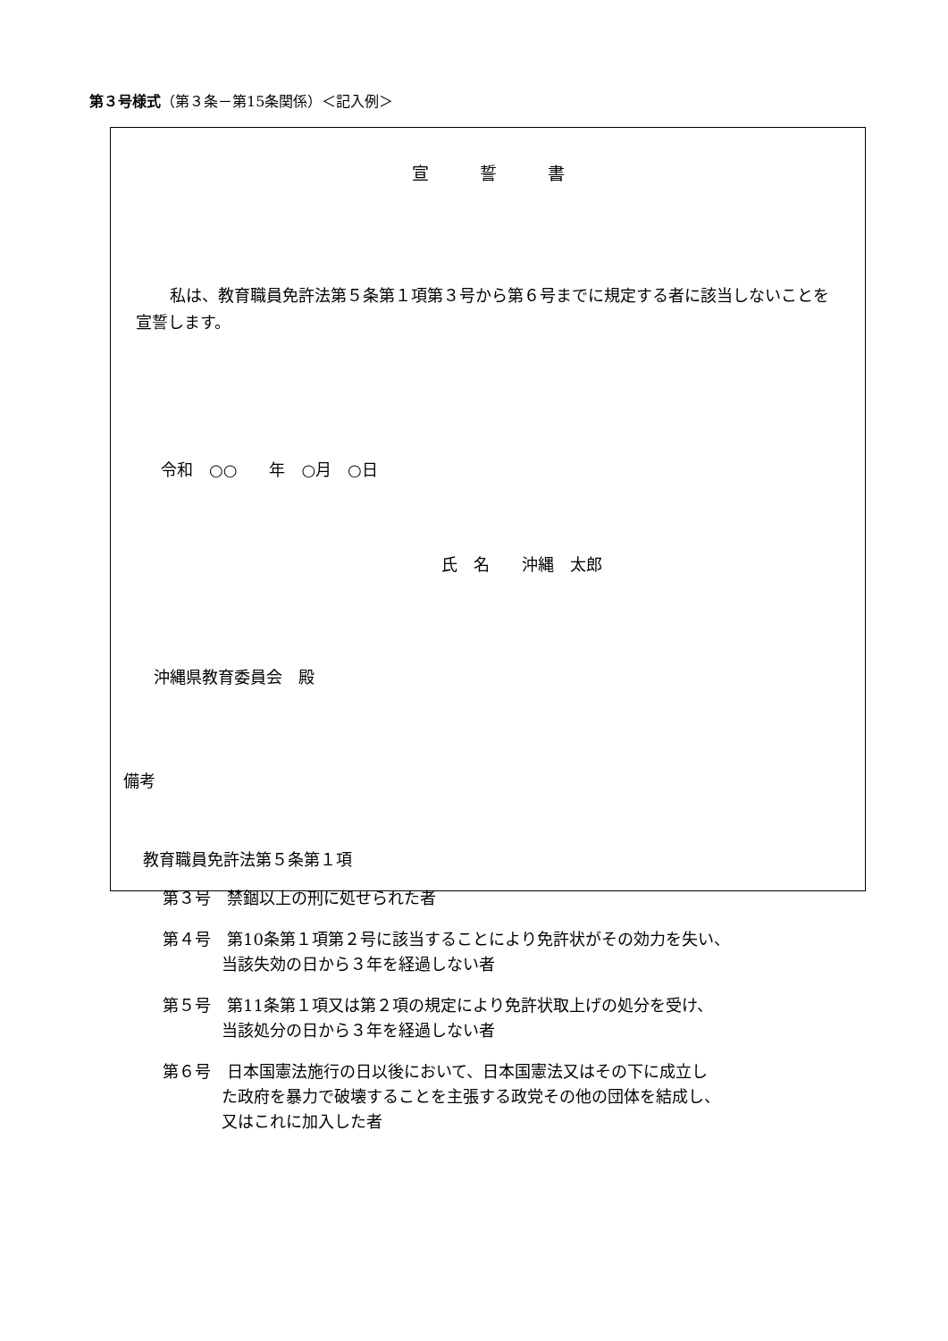第３号様式（第３条－第15条関係）＜記入例＞
宣　　　誓　　　書
私は、教育職員免許法第５条第１項第３号から第６号までに規定する者に該当しないことを宣誓します。
令和　○○　　年　○月　○日
氏　名　　沖縄　太郎
沖縄県教育委員会　殿
備考
教育職員免許法第５条第１項
第３号　禁錮以上の刑に処せられた者
第４号　第10条第１項第２号に該当することにより免許状がその効力を失い、
当該失効の日から３年を経過しない者
第５号　第11条第１項又は第２項の規定により免許状取上げの処分を受け、
当該処分の日から３年を経過しない者
第６号　日本国憲法施行の日以後において、日本国憲法又はその下に成立し
た政府を暴力で破壊することを主張する政党その他の団体を結成し、
又はこれに加入した者